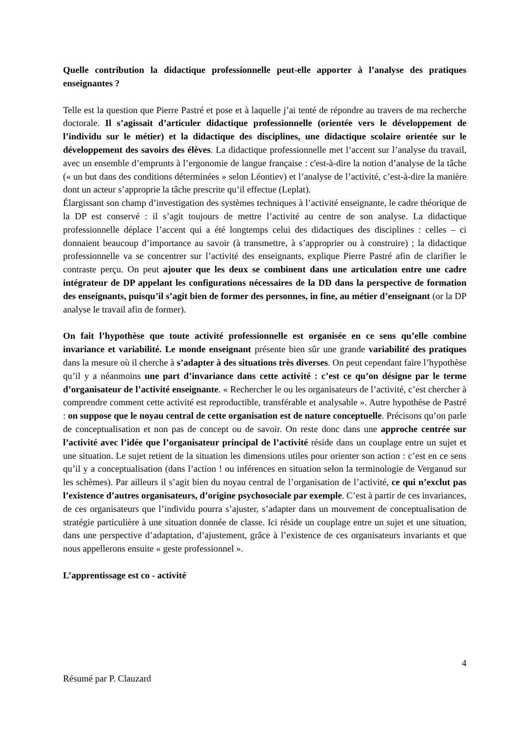Quelle contribution la didactique professionnelle peut-elle apporter à l’analyse des pratiques enseignantes ?
Telle est la question que Pierre Pastré et pose et à laquelle j’ai tenté de répondre au travers de ma recherche doctorale. Il s’agissait d’articuler didactique professionnelle (orientée vers le développement de l’individu sur le métier) et la didactique des disciplines, une didactique scolaire orientée sur le développement des savoirs des élèves. La didactique professionnelle met l’accent sur l’analyse du travail, avec un ensemble d’emprunts à l’ergonomie de langue française : c'est-à-dire la notion d’analyse de la tâche (« un but dans des conditions déterminées » selon Léontiev) et l’analyse de l’activité, c’est-à-dire la manière dont un acteur s’approprie la tâche prescrite qu’il effectue (Leplat).
Élargissant son champ d’investigation des systèmes techniques à l’activité enseignante, le cadre théorique de la DP est conservé : il s’agit toujours de mettre l’activité au centre de son analyse. La didactique professionnelle déplace l’accent qui a été longtemps celui des didactiques des disciplines : celles – ci donnaient beaucoup d’importance au savoir (à transmettre, à s’approprier ou à construire) ; la didactique professionnelle va se concentrer sur l’activité des enseignants, explique Pierre Pastré afin de clarifier le contraste perçu. On peut ajouter que les deux se combinent dans une articulation entre une cadre intégrateur de DP appelant les configurations nécessaires de la DD dans la perspective de formation des enseignants, puisqu’il s’agit bien de former des personnes, in fine, au métier d’enseignant (or la DP analyse le travail afin de former).
On fait l’hypothèse que toute activité professionnelle est organisée en ce sens qu’elle combine invariance et variabilité. Le monde enseignant présente bien sûr une grande variabilité des pratiques dans la mesure où il cherche à s’adapter à des situations très diverses. On peut cependant faire l’hypothèse qu’il y a néanmoins une part d’invariance dans cette activité : c’est ce qu’on désigne par le terme d’organisateur de l’activité enseignante. « Rechercher le ou les organisateurs de l’activité, c’est chercher à comprendre comment cette activité est reproductible, transférable et analysable ». Autre hypothèse de Pastré : on suppose que le noyau central de cette organisation est de nature conceptuelle. Précisons qu’on parle de conceptualisation et non pas de concept ou de savoir. On reste donc dans une approche centrée sur l’activité avec l’idée que l’organisateur principal de l’activité réside dans un couplage entre un sujet et une situation. Le sujet retient de la situation les dimensions utiles pour orienter son action : c’est en ce sens qu’il y a conceptualisation (dans l’action ! ou inférences en situation selon la terminologie de Verganud sur les schèmes). Par ailleurs il s’agit bien du noyau central de l’organisation de l’activité, ce qui n’exclut pas l’existence d’autres organisateurs, d’origine psychosociale par exemple. C’est à partir de ces invariances, de ces organisateurs que l’individu pourra s’ajuster, s’adapter dans un mouvement de conceptualisation de stratégie particulière à une situation donnée de classe. Ici réside un couplage entre un sujet et une situation, dans une perspective d’adaptation, d’ajustement, grâce à l’existence de ces organisateurs invariants et que nous appellerons ensuite « geste professionnel ».
L’apprentissage est co - activité
4
Résumé par P. Clauzard